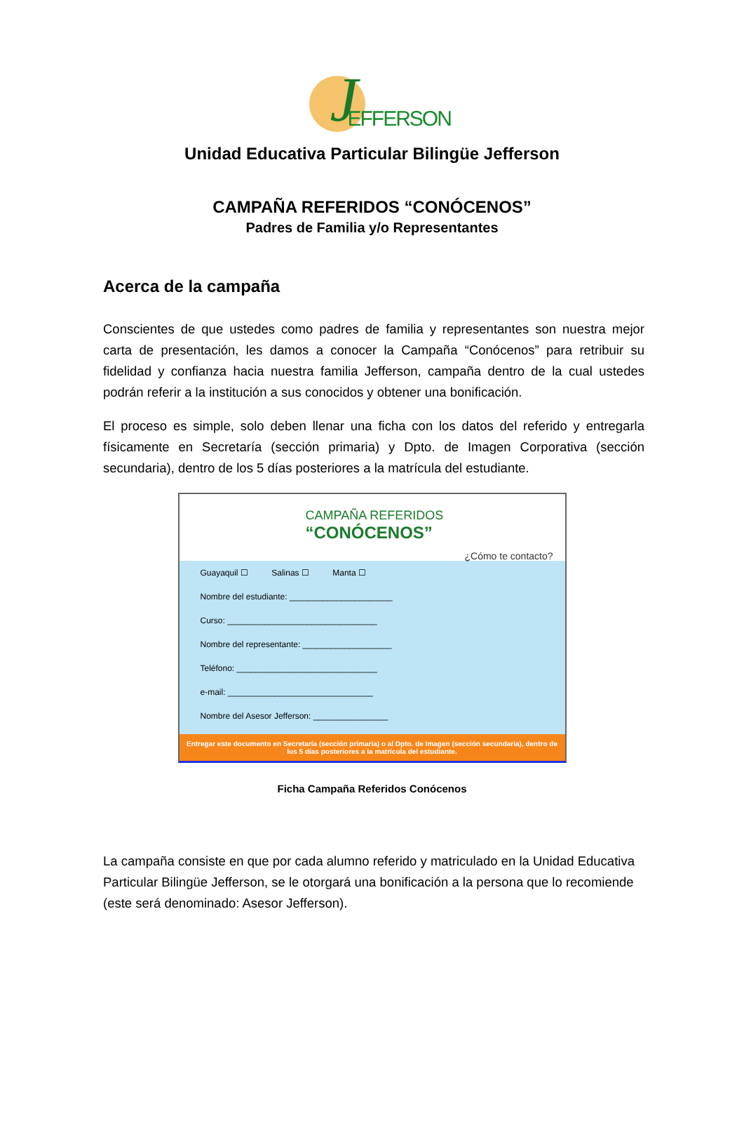J EFFERSON
Unidad Educativa Particular Bilingüe Jefferson
CAMPAÑA REFERIDOS “CONÓCENOS”
Padres de Familia y/o Representantes
Acerca de la campaña
Conscientes de que ustedes como padres de familia y representantes son nuestra mejor carta de presentación, les damos a conocer la Campaña “Conócenos” para retribuir su fidelidad y confianza hacia nuestra familia Jefferson, campaña dentro de la cual ustedes podrán referir a la institución a sus conocidos y obtener una bonificación.
El proceso es simple, solo deben llenar una ficha con los datos del referido y entregarla físicamente en Secretaría (sección primaria) y Dpto. de Imagen Corporativa (sección secundaria), dentro de los 5 días posteriores a la matrícula del estudiante.
CAMPAÑA REFERIDOS
“CONÓCENOS”
¿Cómo te contacto?
Guayaquil ☐ Salinas ☐ Manta ☐
Nombre del estudiante: ______________________
Curso: ________________________________
Nombre del representante: ___________________
Teléfono: ______________________________
e-mail: _______________________________
Nombre del Asesor Jefferson: ________________
Entregar este documento en Secretaría (sección primaria) o al Dpto. de Imagen (sección secundaria), dentro de los 5 días posteriores a la matrícula del estudiante.
Ficha Campaña Referidos Conócenos
La campaña consiste en que por cada alumno referido y matriculado en la Unidad Educativa Particular Bilingüe Jefferson, se le otorgará una bonificación a la persona que lo recomiende (este será denominado: Asesor Jefferson).